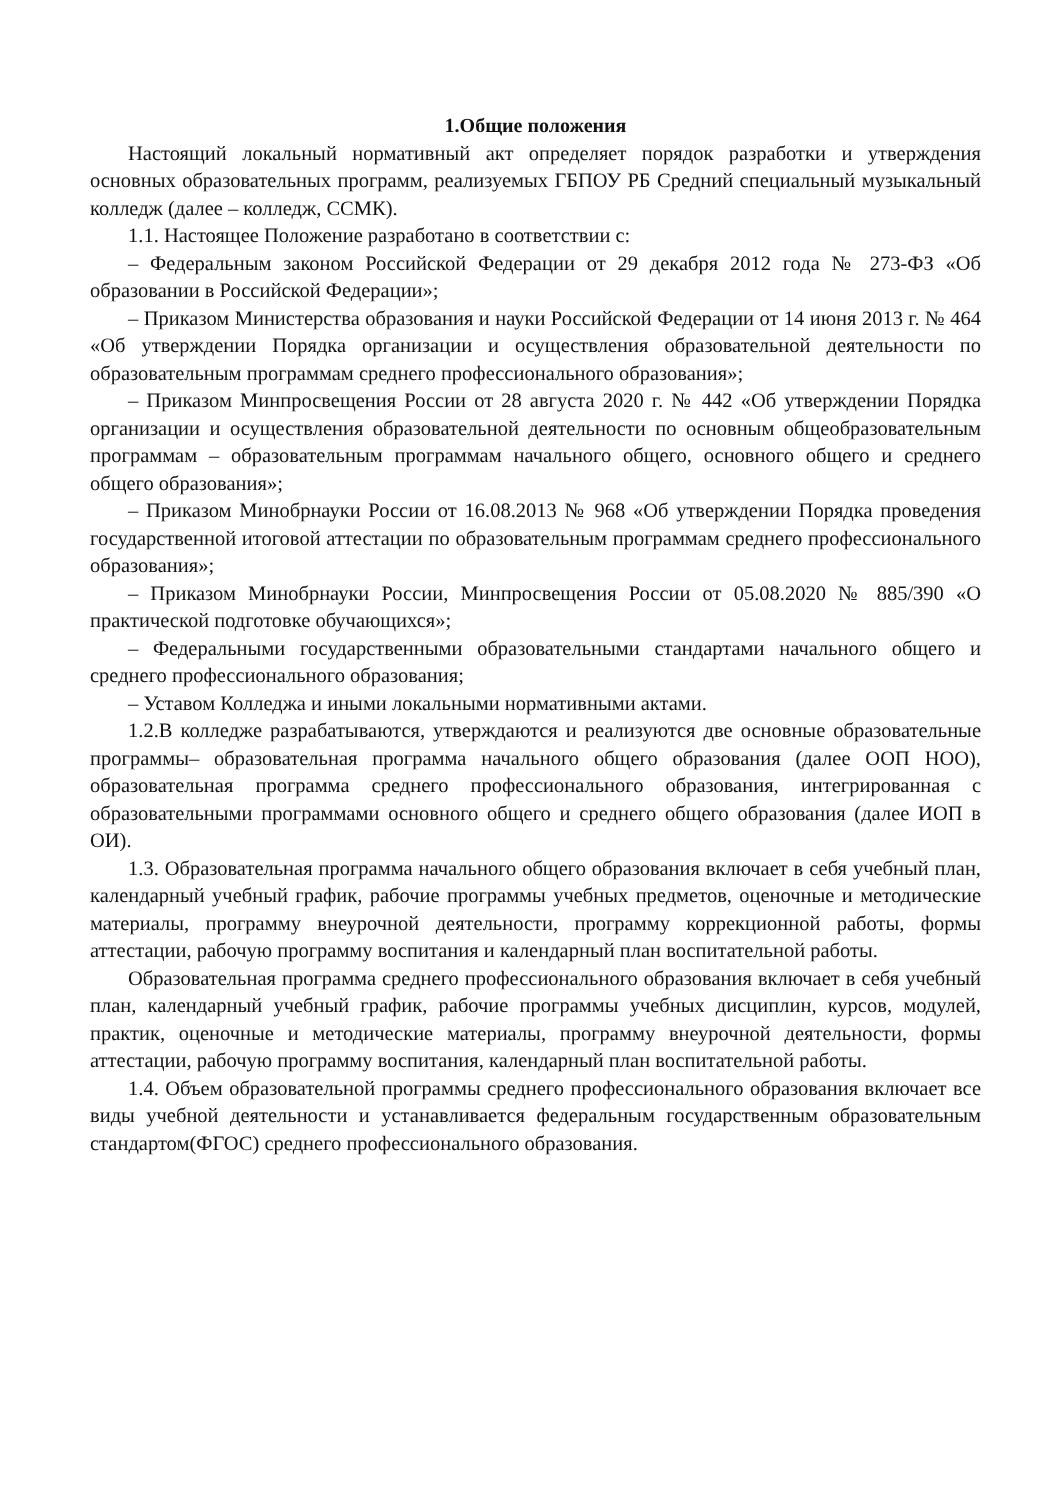1.Общие положения
Настоящий локальный нормативный акт определяет порядок разработки и утверждения основных образовательных программ, реализуемых ГБПОУ РБ Средний специальный музыкальный колледж (далее – колледж, ССМК).
1.1. Настоящее Положение разработано в соответствии с:
– Федеральным законом Российской Федерации от 29 декабря 2012 года № 273-ФЗ «Об образовании в Российской Федерации»;
– Приказом Министерства образования и науки Российской Федерации от 14 июня 2013 г. № 464 «Об утверждении Порядка организации и осуществления образовательной деятельности по образовательным программам среднего профессионального образования»;
– Приказом Минпросвещения России от 28 августа 2020 г. № 442 «Об утверждении Порядка организации и осуществления образовательной деятельности по основным общеобразовательным программам – образовательным программам начального общего, основного общего и среднего общего образования»;
– Приказом Минобрнауки России от 16.08.2013 № 968 «Об утверждении Порядка проведения государственной итоговой аттестации по образовательным программам среднего профессионального образования»;
– Приказом Минобрнауки России, Минпросвещения России от 05.08.2020 № 885/390 «О практической подготовке обучающихся»;
– Федеральными государственными образовательными стандартами начального общего и среднего профессионального образования;
– Уставом Колледжа и иными локальными нормативными актами.
1.2.В колледже разрабатываются, утверждаются и реализуются две основные образовательные программы– образовательная программа начального общего образования (далее ООП НОО), образовательная программа среднего профессионального образования, интегрированная с образовательными программами основного общего и среднего общего образования (далее ИОП в ОИ).
1.3. Образовательная программа начального общего образования включает в себя учебный план, календарный учебный график, рабочие программы учебных предметов, оценочные и методические материалы, программу внеурочной деятельности, программу коррекционной работы, формы аттестации, рабочую программу воспитания и календарный план воспитательной работы.
Образовательная программа среднего профессионального образования включает в себя учебный план, календарный учебный график, рабочие программы учебных дисциплин, курсов, модулей, практик, оценочные и методические материалы, программу внеурочной деятельности, формы аттестации, рабочую программу воспитания, календарный план воспитательной работы.
1.4. Объем образовательной программы среднего профессионального образования включает все виды учебной деятельности и устанавливается федеральным государственным образовательным стандартом(ФГОС) среднего профессионального образования.